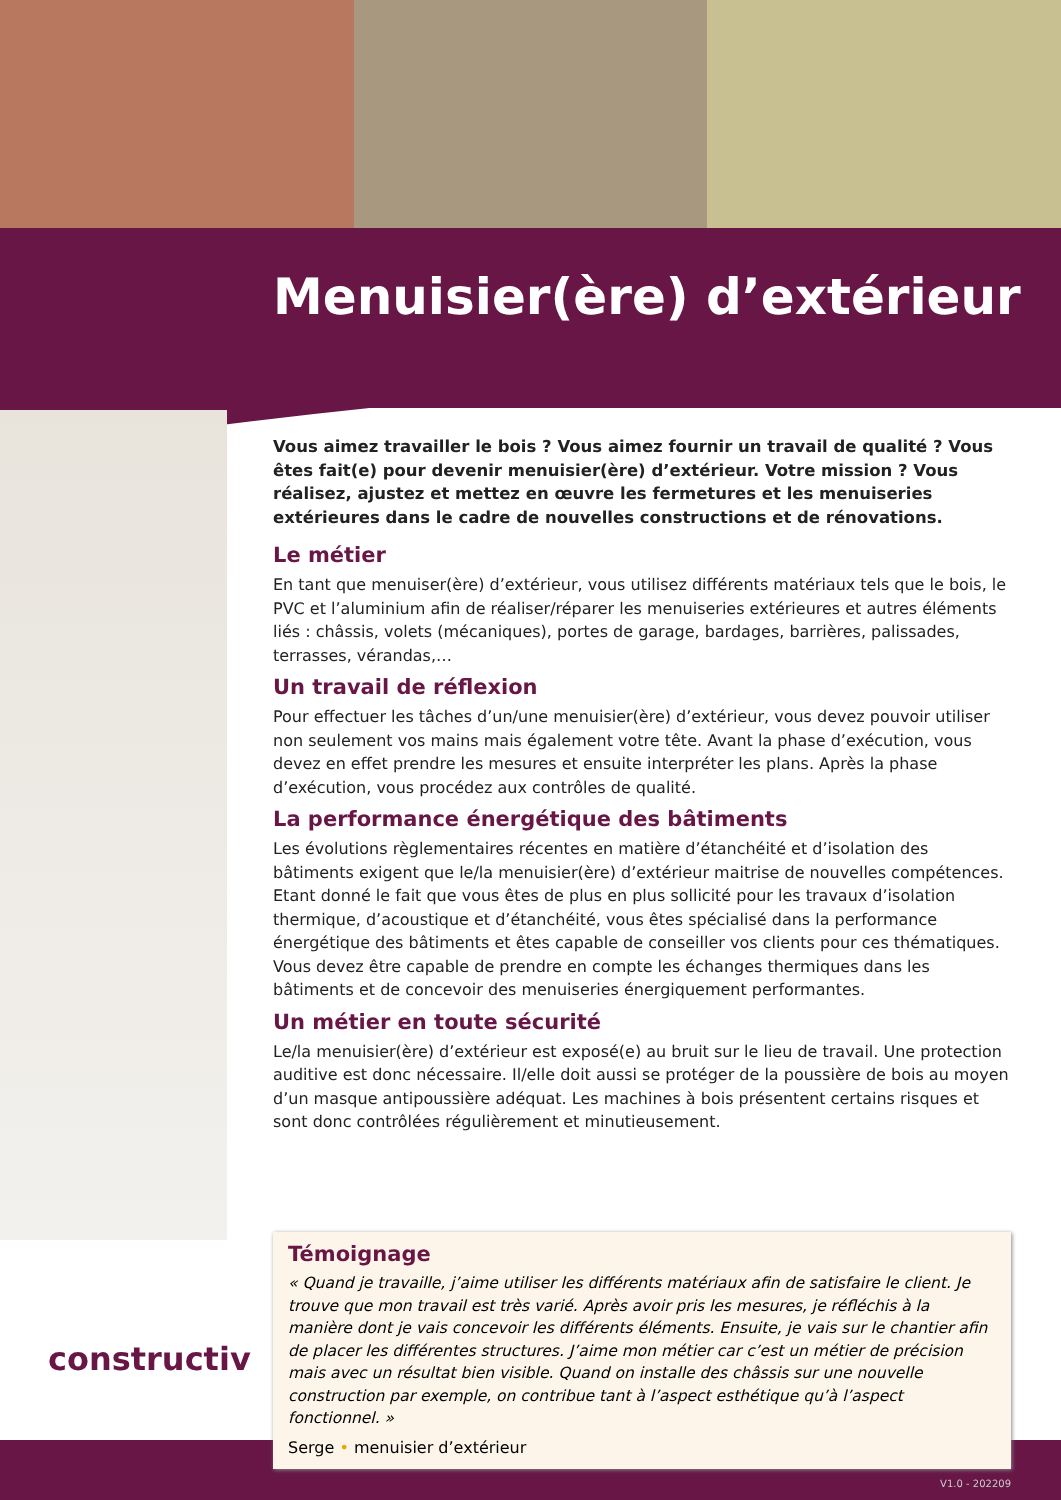Menuisier(ère) d’extérieur
Vous aimez travailler le bois ? Vous aimez fournir un travail de qualité ? Vous êtes fait(e) pour devenir menuisier(ère) d’extérieur. Votre mission ? Vous réalisez, ajustez et mettez en œuvre les fermetures et les menuiseries extérieures dans le cadre de nouvelles constructions et de rénovations.
Le métier
En tant que menuiser(ère) d’extérieur, vous utilisez différents matériaux tels que le bois, le PVC et l’aluminium afin de réaliser/réparer les menuiseries extérieures et autres éléments liés : châssis, volets (mécaniques), portes de garage, bardages, barrières, palissades, terrasses, vérandas,…
Un travail de réflexion
Pour effectuer les tâches d’un/une menuisier(ère) d’extérieur, vous devez pouvoir utiliser non seulement vos mains mais également votre tête. Avant la phase d’exécution, vous devez en effet prendre les mesures et ensuite interpréter les plans. Après la phase d’exécution, vous procédez aux contrôles de qualité.
La performance énergétique des bâtiments
Les évolutions règlementaires récentes en matière d’étanchéité et d’isolation des bâtiments exigent que le/la menuisier(ère) d’extérieur maitrise de nouvelles compétences. Etant donné le fait que vous êtes de plus en plus sollicité pour les travaux d’isolation thermique, d’acoustique et d’étanchéité, vous êtes spécialisé dans la performance énergétique des bâtiments et êtes capable de conseiller vos clients pour ces thématiques. Vous devez être capable de prendre en compte les échanges thermiques dans les bâtiments et de concevoir des menuiseries énergiquement performantes.
Un métier en toute sécurité
Le/la menuisier(ère) d’extérieur est exposé(e) au bruit sur le lieu de travail. Une protection auditive est donc nécessaire. Il/elle doit aussi se protéger de la poussière de bois au moyen d’un masque antipoussière adéquat. Les machines à bois présentent certains risques et sont donc contrôlées régulièrement et minutieusement.
constructiv
Témoignage
« Quand je travaille, j’aime utiliser les différents matériaux afin de satisfaire le client. Je trouve que mon travail est très varié. Après avoir pris les mesures, je réfléchis à la manière dont je vais concevoir les différents éléments. Ensuite, je vais sur le chantier afin de placer les différentes structures. J’aime mon métier car c’est un métier de précision mais avec un résultat bien visible. Quand on installe des châssis sur une nouvelle construction par exemple, on contribue tant à l’aspect esthétique qu’à l’aspect fonctionnel. »
Serge • menuisier d’extérieur
V1.0 - 202209